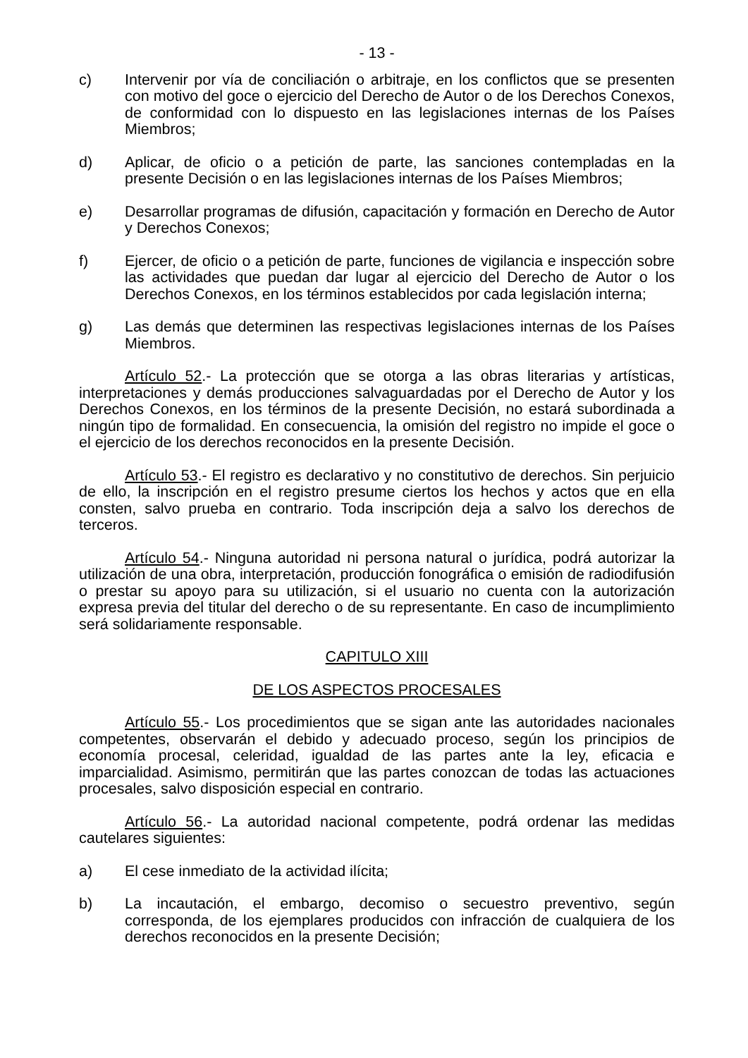- 13 -
c) Intervenir por vía de conciliación o arbitraje, en los conflictos que se presenten con motivo del goce o ejercicio del Derecho de Autor o de los Derechos Conexos, de conformidad con lo dispuesto en las legislaciones internas de los Países Miembros;
d) Aplicar, de oficio o a petición de parte, las sanciones contempladas en la presente Decisión o en las legislaciones internas de los Países Miembros;
e) Desarrollar programas de difusión, capacitación y formación en Derecho de Autor y Derechos Conexos;
f) Ejercer, de oficio o a petición de parte, funciones de vigilancia e inspección sobre las actividades que puedan dar lugar al ejercicio del Derecho de Autor o los Derechos Conexos, en los términos establecidos por cada legislación interna;
g) Las demás que determinen las respectivas legislaciones internas de los Países Miembros.
Artículo 52.- La protección que se otorga a las obras literarias y artísticas, interpretaciones y demás producciones salvaguardadas por el Derecho de Autor y los Derechos Conexos, en los términos de la presente Decisión, no estará subordinada a ningún tipo de formalidad. En consecuencia, la omisión del registro no impide el goce o el ejercicio de los derechos reconocidos en la presente Decisión.
Artículo 53.- El registro es declarativo y no constitutivo de derechos. Sin perjuicio de ello, la inscripción en el registro presume ciertos los hechos y actos que en ella consten, salvo prueba en contrario. Toda inscripción deja a salvo los derechos de terceros.
Artículo 54.- Ninguna autoridad ni persona natural o jurídica, podrá autorizar la utilización de una obra, interpretación, producción fonográfica o emisión de radiodifusión o prestar su apoyo para su utilización, si el usuario no cuenta con la autorización expresa previa del titular del derecho o de su representante. En caso de incumplimiento será solidariamente responsable.
CAPITULO XIII
DE LOS ASPECTOS PROCESALES
Artículo 55.- Los procedimientos que se sigan ante las autoridades nacionales competentes, observarán el debido y adecuado proceso, según los principios de economía procesal, celeridad, igualdad de las partes ante la ley, eficacia e imparcialidad. Asimismo, permitirán que las partes conozcan de todas las actuaciones procesales, salvo disposición especial en contrario.
Artículo 56.- La autoridad nacional competente, podrá ordenar las medidas cautelares siguientes:
a) El cese inmediato de la actividad ilícita;
b) La incautación, el embargo, decomiso o secuestro preventivo, según corresponda, de los ejemplares producidos con infracción de cualquiera de los derechos reconocidos en la presente Decisión;